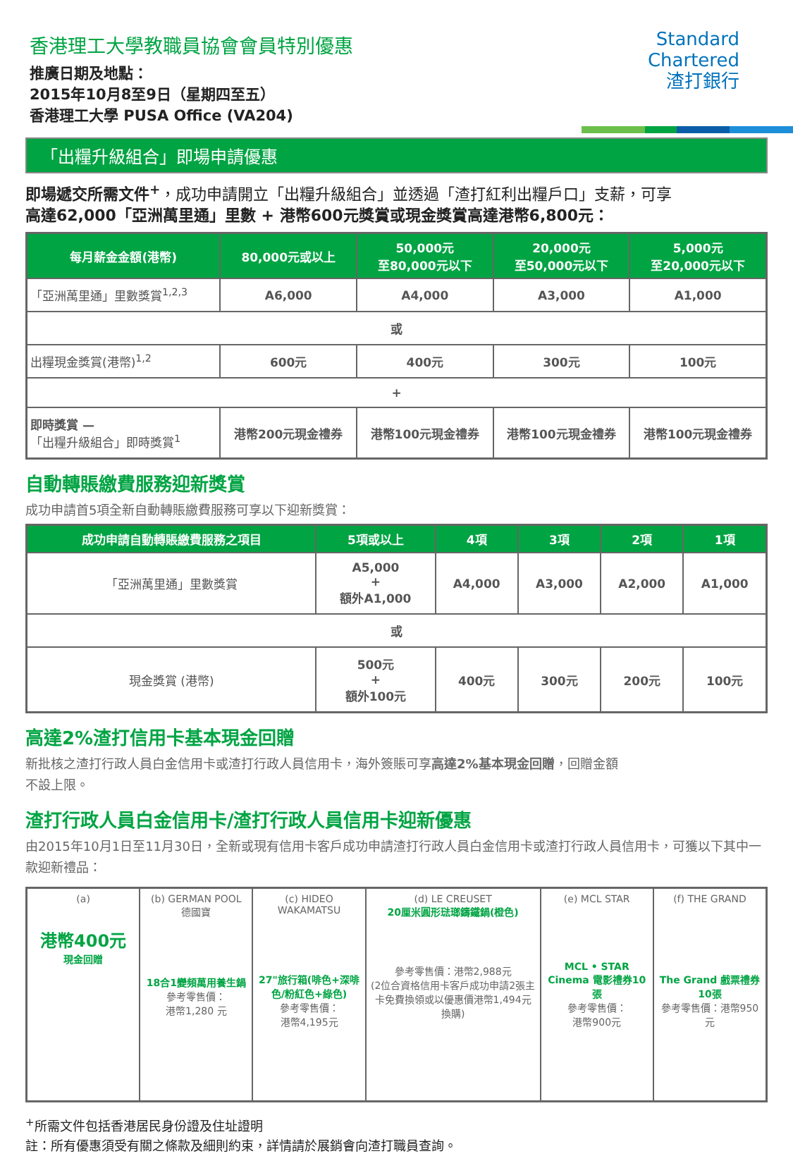香港理工大學教職員協會會員特別優惠
推廣日期及地點：
2015年10月8至9日（星期四至五）
香港理工大學 PUSA Office (VA204)
Standard
Chartered
渣打銀行
「出糧升級組合」即場申請優惠
即場遞交所需文件<sup>+</sup>，成功申請開立「出糧升級組合」並透過「渣打紅利出糧戶口」支薪，可享
高達62,000「亞洲萬里通」里數 + 港幣600元獎賞或現金獎賞高達港幣6,800元：
| 每月薪金金額(港幣) | 80,000元或以上 | 50,000元 至80,000元以下 | 20,000元 至50,000元以下 | 5,000元 至20,000元以下 |
| --- | --- | --- | --- | --- |
| 「亞洲萬里通」里數獎賞<sup>1,2,3</sup> | A6,000 | A4,000 | A3,000 | A1,000 |
| 或 | | | | |
| 出糧現金獎賞(港幣)<sup>1,2</sup> | 600元 | 400元 | 300元 | 100元 |
| + | | | | |
| 即時獎賞 — 「出糧升級組合」即時獎賞<sup>1</sup> | 港幣200元現金禮券 | 港幣100元現金禮券 | 港幣100元現金禮券 | 港幣100元現金禮券 |
自動轉賬繳費服務迎新獎賞
成功申請首5項全新自動轉賬繳費服務可享以下迎新獎賞：
| 成功申請自動轉賬繳費服務之項目 | 5項或以上 | 4項 | 3項 | 2項 | 1項 |
| --- | --- | --- | --- | --- | --- |
| 「亞洲萬里通」里數獎賞 | A5,000 + 額外A1,000 | A4,000 | A3,000 | A2,000 | A1,000 |
| 或 | | | | | |
| 現金獎賞 (港幣) | 500元 + 額外100元 | 400元 | 300元 | 200元 | 100元 |
高達2%渣打信用卡基本現金回贈
新批核之渣打行政人員白金信用卡或渣打行政人員信用卡，海外簽賬可享高達2%基本現金回贈，回贈金額
不設上限。
渣打行政人員白金信用卡/渣打行政人員信用卡迎新優惠
由2015年10月1日至11月30日，全新或現有信用卡客戶成功申請渣打行政人員白金信用卡或渣打行政人員信用卡，可獲以下其中一款迎新禮品：
(a)
港幣400元
現金回贈
(b) GERMAN POOL 德國寶
18合1變頻萬用養生鍋
參考零售價：
港幣1,280 元
(c) HIDEO WAKAMATSU
27"旅行箱(啡色+深啡色/粉紅色+綠色)
參考零售價：
港幣4,195元
(d) LE CREUSET
20厘米圓形琺瑯鑄鐵鍋(橙色)
參考零售價：港幣2,988元
(2位合資格信用卡客戶成功申請2張主卡免費換領或以優惠價港幣1,494元換購)
(e) MCL STAR
MCL • STAR Cinema 電影禮券10張
參考零售價：
港幣900元
(f) THE GRAND
The Grand 戲票禮券10張
參考零售價：港幣950元
<sup>+</sup>所需文件包括香港居民身份證及住址證明
註：所有優惠須受有關之條款及細則約束，詳情請於展銷會向渣打職員查詢。